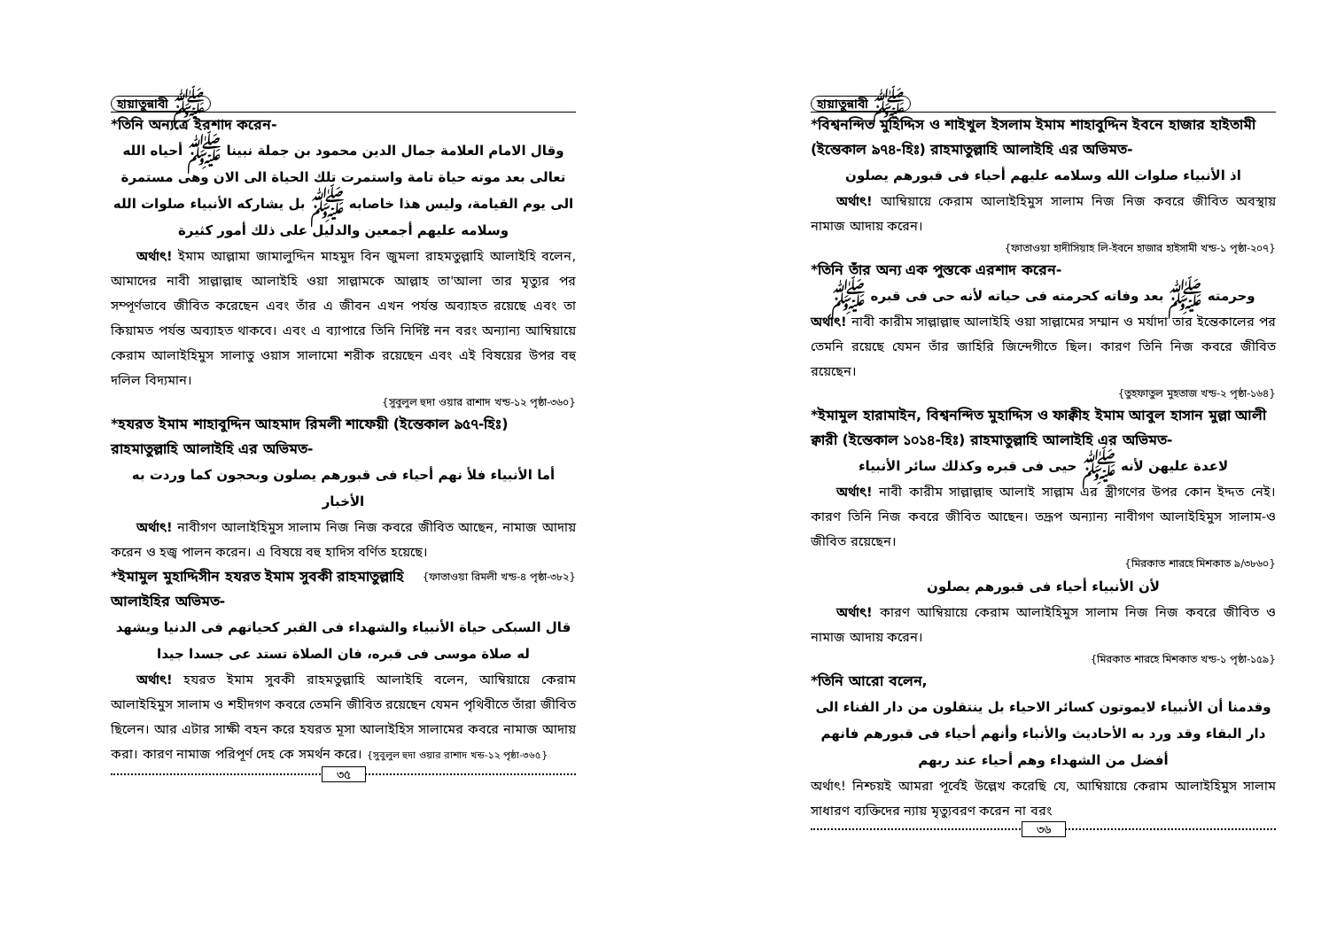হায়াতুন্নাবী ﷺ
*তিনি অন্যত্রে ইরশাদ করেন-
وقال الامام العلامة جمال الدين محمود بن جملة نبينا ﷺ أحياه الله تعالى بعد موته حياة تامة واستمرت تلك الحياة الى الان وهى مستمرة الى يوم القيامة، وليس هذا خاصابه ﷺ بل يشاركه الأنبياء صلوات الله وسلامه عليهم أجمعين والدليل على ذلك أمور كثيرة
  অর্থাৎ! ইমাম আল্লামা জামালুদ্দিন মাহমুদ বিন জুমলা রাহমতুল্লাহি আলাইহি বলেন, আমাদের নাবী সাল্লাল্লাহু আলাইহি ওয়া সাল্লামকে আল্লাহ তা'আলা তার মৃত্যুর পর সম্পূর্ণভাবে জীবিত করেছেন এবং তাঁর এ জীবন এখন পর্যন্ত অব্যাহত রয়েছে এবং তা কিয়ামত পর্যন্ত অব্যাহত থাকবে। এবং এ ব্যাপারে তিনি নির্দিষ্ট নন বরং অন্যান্য আম্বিয়ায়ে কেরাম আলাইহিমুস সালাতু ওয়াস সালামো শরীক রয়েছেন এবং এই বিষয়ের উপর বহু দলিল বিদ্যমান।
{সুবুলুল হুদা ওয়ার রাশাদ খন্ড-১২ পৃষ্ঠা-৩৬০}
*হযরত ইমাম শাহাবুদ্দিন আহমাদ রিমলী শাফেয়ী (ইন্তেকাল ৯৫৭-হিঃ) রাহমাতুল্লাহি আলাইহি এর অভিমত-
أما الأنبياء فلأ نهم أحياء فى قبورهم يصلون وبحجون كما وردت به الأخبار
  অর্থাৎ! নাবীগণ আলাইহিমুস সালাম নিজ নিজ কবরে জীবিত আছেন, নামাজ আদায় করেন ও হজ্ব পালন করেন। এ বিষয়ে বহু হাদিস বর্ণিত হয়েছে। {ফাতাওয়া রিমলী খন্ড-৪ পৃষ্ঠা-৩৮২}
*ইমামুল মুহাদ্দিসীন হযরত ইমাম সুবকী রাহমাতুল্লাহি আলাইহির অভিমত-
قال السبكى حياة الأنبياء والشهداء فى القبر كحياتهم فى الدنيا ويشهد له صلاة موسى فى قبره، فان الصلاة تستد عى جسدا جيدا
  অর্থাৎ! হযরত ইমাম সুবকী রাহমতুল্লাহি আলাইহি বলেন, আম্বিয়ায়ে কেরাম আলাইহিমুস সালাম ও শহীদগণ কবরে তেমনি জীবিত রয়েছেন যেমন পৃথিবীতে তাঁরা জীবিত ছিলেন। আর এটার সাক্ষী বহন করে হযরত মূসা আলাইহিস সালামের কবরে নামাজ আদায় করা। কারণ নামাজ পরিপূর্ণ দেহ কে সমর্থন করে। {সুবুলুল হুদা ওয়ার রাশাদ খন্ড-১২ পৃষ্ঠা-৩৬৫}
৩৫
হায়াতুন্নাবী ﷺ
*বিশ্বনন্দিত মুহিদ্দিস ও শাইখুল ইসলাম ইমাম শাহাবুদ্দিন ইবনে হাজার হাইতামী (ইন্তেকাল ৯৭৪-হিঃ) রাহমাতুল্লাহি আলাইহি এর অভিমত-
اذ الأنبياء صلوات الله وسلامه عليهم أحياء فى قبورهم يصلون
  অর্থাৎ! আম্বিয়ায়ে কেরাম আলাইহিমুস সালাম নিজ নিজ কবরে জীবিত অবস্থায় নামাজ আদায় করেন।
{ফাতাওয়া হাদীসিয়াহ লি-ইবনে হাজার হাইসামী খন্ড-১ পৃষ্ঠা-২০৭}
*তিনি তাঁর অন্য এক পুস্তকে এরশাদ করেন-
وحرمته ﷺ بعد وفاته كحرمته فى حياته لأنه حى فى قبره ﷺ
অর্থাৎ! নাবী কারীম সাল্লাল্লাহু আলাইহি ওয়া সাল্লামের সম্মান ও মর্যাদা তার ইন্তেকালের পর তেমনি রয়েছে যেমন তাঁর জাহিরি জিন্দেগীতে ছিল। কারণ তিনি নিজ কবরে জীবিত রয়েছেন।
{তুহফাতুল মুহতাজ খন্ড-২ পৃষ্ঠা-১৬৪}
*ইমামুল হারামাইন, বিশ্বনন্দিত মুহাদ্দিস ও ফাক্বীহ ইমাম আবুল হাসান মুল্লা আলী ক্বারী (ইন্তেকাল ১০১৪-হিঃ) রাহমাতুল্লাহি আলাইহি এর অভিমত-
لاعدة عليهن لأنه ﷺ حيى فى قبره وكذلك سائر الأنبياء
  অর্থাৎ! নাবী কারীম সাল্লাল্লাহু আলাই সাল্লাম এর স্ত্রীগণের উপর কোন ইদ্দত নেই। কারণ তিনি নিজ কবরে জীবিত আছেন। তদ্রূপ অন্যান্য নাবীগণ আলাইহিমুস সালাম-ও জীবিত রয়েছেন।
{মিরকাত শারহে মিশকাত ৯/৩৮৬০}
لأن الأنبياء أحياء فى قبورهم يصلون
  অর্থাৎ! কারণ আম্বিয়ায়ে কেরাম আলাইহিমুস সালাম নিজ নিজ কবরে জীবিত ও নামাজ আদায় করেন।
{মিরকাত শারহে মিশকাত খন্ড-১ পৃষ্ঠা-১৫৯}
*তিনি আরো বলেন,
وقدمنا أن الأنبياء لايموتون كسائر الاحياء بل ينتقلون من دار الفناء الى دار البقاء وقد ورد به الأحاديث والأنباء وأنهم أحياء فى قبورهم فانهم أفضل من الشهداء وهم أحياء عند ربهم
অর্থাৎ! নিশ্চয়ই আমরা পূর্বেই উল্লেখ করেছি যে, আম্বিয়ায়ে কেরাম আলাইহিমুস সালাম সাধারণ ব্যক্তিদের ন্যায় মৃত্যুবরণ করেন না বরং
৩৬